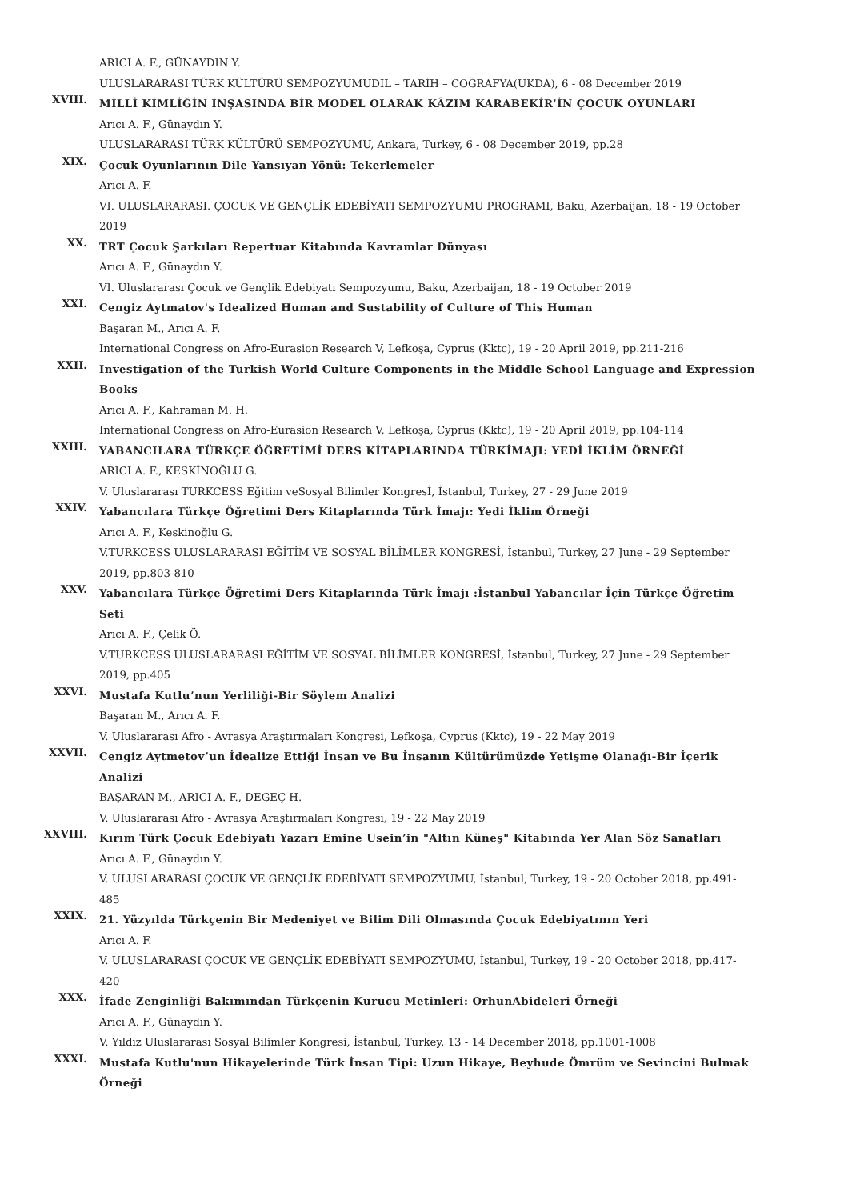ARICI A. F., GÜNAYDIN Y.
ULUSLARARASI TÜRK KÜLTÜRÜ SEMPOZYUMUDİL – TARİH – COĞRAFYA(UKDA), 6 - 08 December 2019
XVIII.
MİLLİ KİMLİĞİN İNŞASINDA BİR MODEL OLARAK KÂZIM KARABEKİR’İN ÇOCUK OYUNLARI
Arıcı A. F., Günaydın Y.
ULUSLARARASI TÜRK KÜLTÜRÜ SEMPOZYUMU, Ankara, Turkey, 6 - 08 December 2019, pp.28
XIX.
Çocuk Oyunlarının Dile Yansıyan Yönü: Tekerlemeler
Arıcı A. F.
VI. ULUSLARARASI. ÇOCUK VE GENÇLİK EDEBİYATI SEMPOZYUMU PROGRAMI, Baku, Azerbaijan, 18 - 19 October 2019
XX.
TRT Çocuk Şarkıları Repertuar Kitabında Kavramlar Dünyası
Arıcı A. F., Günaydın Y.
VI. Uluslararası Çocuk ve Gençlik Edebiyatı Sempozyumu, Baku, Azerbaijan, 18 - 19 October 2019
XXI.
Cengiz Aytmatov's Idealized Human and Sustability of Culture of This Human
Başaran M., Arıcı A. F.
International Congress on Afro-Eurasion Research V, Lefkoşa, Cyprus (Kktc), 19 - 20 April 2019, pp.211-216
XXII.
Investigation of the Turkish World Culture Components in the Middle School Language and Expression Books
Arıcı A. F., Kahraman M. H.
International Congress on Afro-Eurasion Research V, Lefkoşa, Cyprus (Kktc), 19 - 20 April 2019, pp.104-114
XXIII.
YABANCILARA TÜRKÇE ÖĞRETİMİ DERS KİTAPLARINDA TÜRKİMAJI: YEDİ İKLİM ÖRNEĞİ
ARICI A. F., KESKİNOĞLU G.
V. Uluslararası TURKCESS Eğitim veSosyal Bilimler Kongresİ, İstanbul, Turkey, 27 - 29 June 2019
XXIV.
Yabancılara Türkçe Öğretimi Ders Kitaplarında Türk İmajı: Yedi İklim Örneği
Arıcı A. F., Keskinoğlu G.
V.TURKCESS ULUSLARARASI EĞİTİM VE SOSYAL BİLİMLER KONGRESİ, İstanbul, Turkey, 27 June - 29 September 2019, pp.803-810
XXV.
Yabancılara Türkçe Öğretimi Ders Kitaplarında Türk İmajı :İstanbul Yabancılar İçin Türkçe Öğretim Seti
Arıcı A. F., Çelik Ö.
V.TURKCESS ULUSLARARASI EĞİTİM VE SOSYAL BİLİMLER KONGRESİ, İstanbul, Turkey, 27 June - 29 September 2019, pp.405
XXVI.
Mustafa Kutlu’nun Yerliliği-Bir Söylem Analizi
Başaran M., Arıcı A. F.
V. Uluslararası Afro - Avrasya Araştırmaları Kongresi, Lefkoşa, Cyprus (Kktc), 19 - 22 May 2019
XXVII.
Cengiz Aytmetov’un İdealize Ettiği İnsan ve Bu İnsanın Kültürümüzde Yetişme Olanağı-Bir İçerik Analizi
BAŞARAN M., ARICI A. F., DEGEÇ H.
V. Uluslararası Afro - Avrasya Araştırmaları Kongresi, 19 - 22 May 2019
XXVIII.
Kırım Türk Çocuk Edebiyatı Yazarı Emine Usein’in "Altın Küneş" Kitabında Yer Alan Söz Sanatları
Arıcı A. F., Günaydın Y.
V. ULUSLARARASI ÇOCUK VE GENÇLİK EDEBİYATI SEMPOZYUMU, İstanbul, Turkey, 19 - 20 October 2018, pp.491-485
XXIX.
21. Yüzyılda Türkçenin Bir Medeniyet ve Bilim Dili Olmasında Çocuk Edebiyatının Yeri
Arıcı A. F.
V. ULUSLARARASI ÇOCUK VE GENÇLİK EDEBİYATI SEMPOZYUMU, İstanbul, Turkey, 19 - 20 October 2018, pp.417-420
XXX.
İfade Zenginliği Bakımından Türkçenin Kurucu Metinleri: OrhunAbideleri Örneği
Arıcı A. F., Günaydın Y.
V. Yıldız Uluslararası Sosyal Bilimler Kongresi, İstanbul, Turkey, 13 - 14 December 2018, pp.1001-1008
XXXI.
Mustafa Kutlu'nun Hikayelerinde Türk İnsan Tipi: Uzun Hikaye, Beyhude Ömrüm ve Sevincini Bulmak Örneği